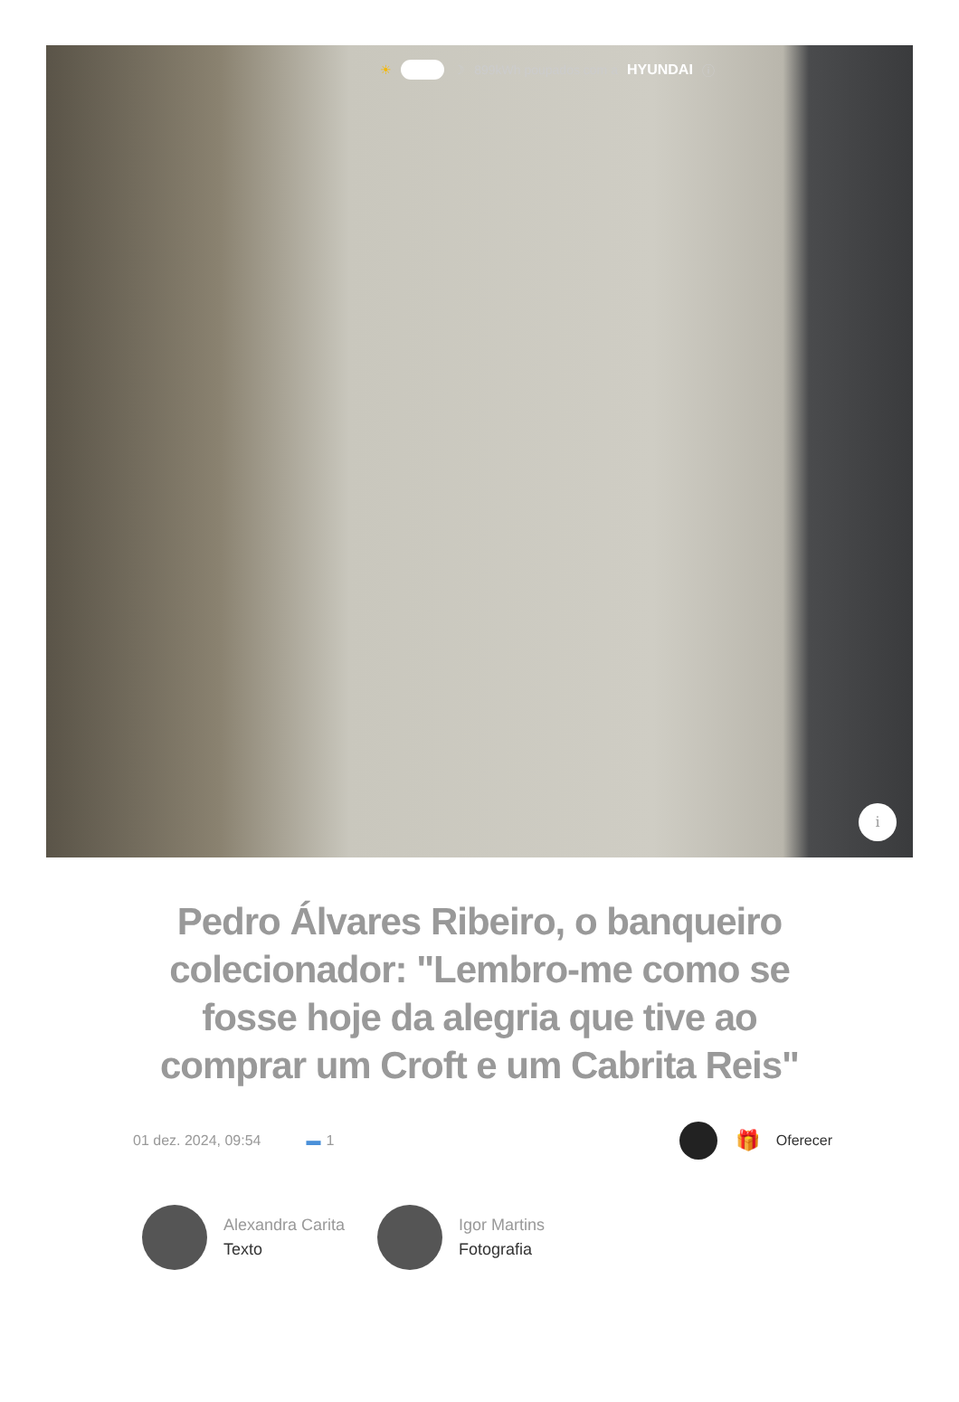☀ ☽ 899kWh poupados com a HYUNDAI ⓘ
i
Pedro Álvares Ribeiro, o banqueiro colecionador: "Lembro-me como se fosse hoje da alegria que tive ao comprar um Croft e um Cabrita Reis"
01 dez. 2024, 09:54 ▬ 1 🎁 Oferecer
Alexandra Carita
Texto
Igor Martins
Fotografia